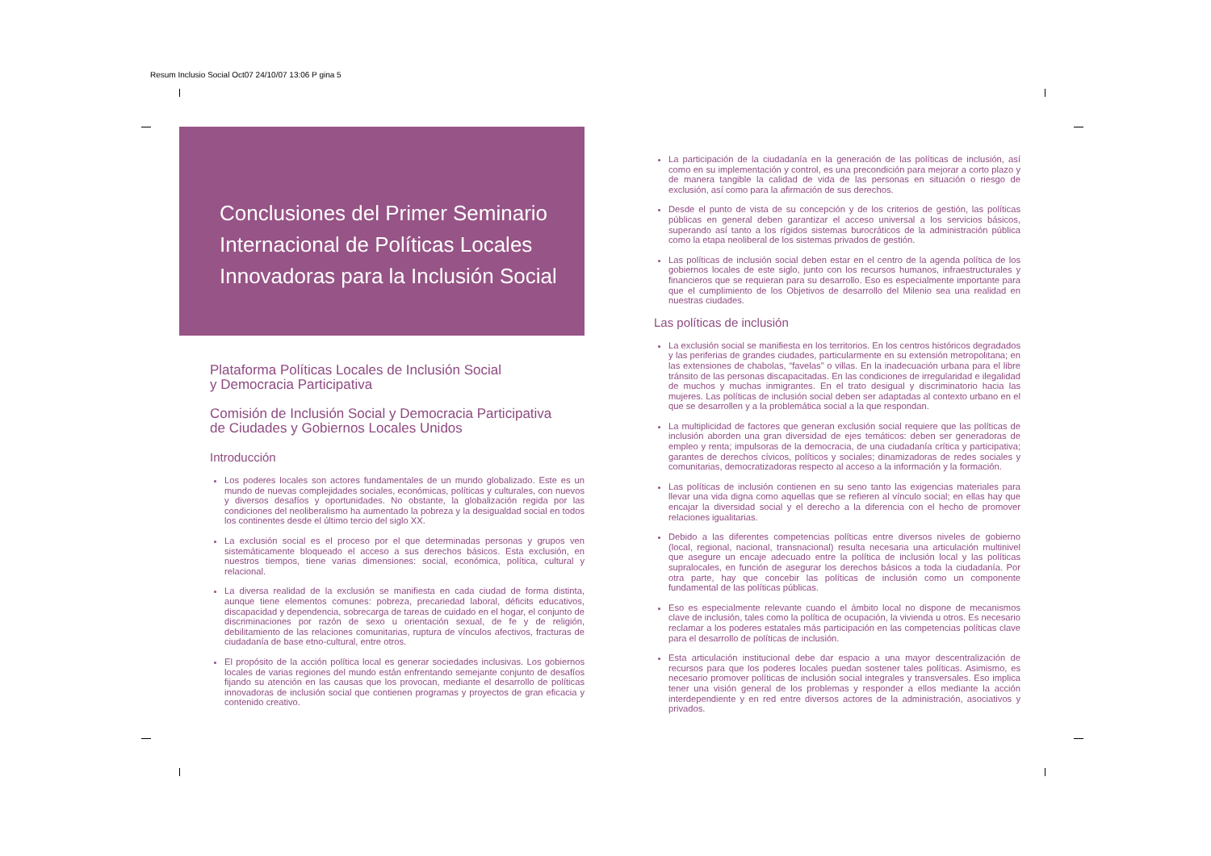Resum Inclusio Social Oct07 24/10/07 13:06 P gina 5
Conclusiones del Primer Seminario
Internacional de Políticas Locales
Innovadoras para la Inclusión Social
Plataforma Políticas Locales de Inclusión Social
y Democracia Participativa
Comisión de Inclusión Social y Democracia Participativa
de Ciudades y Gobiernos Locales Unidos
Introducción
Los poderes locales son actores fundamentales de un mundo globalizado. Este es un mundo de nuevas complejidades sociales, económicas, políticas y culturales, con nuevos y diversos desafíos y oportunidades. No obstante, la globalización regida por las condiciones del neoliberalismo ha aumentado la pobreza y la desigualdad social en todos los continentes desde el último tercio del siglo XX.
La exclusión social es el proceso por el que determinadas personas y grupos ven sistemáticamente bloqueado el acceso a sus derechos básicos. Esta exclusión, en nuestros tiempos, tiene varias dimensiones: social, económica, política, cultural y relacional.
La diversa realidad de la exclusión se manifiesta en cada ciudad de forma distinta, aunque tiene elementos comunes: pobreza, precariedad laboral, déficits educativos, discapacidad y dependencia, sobrecarga de tareas de cuidado en el hogar, el conjunto de discriminaciones por razón de sexo u orientación sexual, de fe y de religión, debilitamiento de las relaciones comunitarias, ruptura de vínculos afectivos, fracturas de ciudadanía de base etno-cultural, entre otros.
El propósito de la acción política local es generar sociedades inclusivas. Los gobiernos locales de varias regiones del mundo están enfrentando semejante conjunto de desafíos fijando su atención en las causas que los provocan, mediante el desarrollo de políticas innovadoras de inclusión social que contienen programas y proyectos de gran eficacia y contenido creativo.
La participación de la ciudadanía en la generación de las políticas de inclusión, así como en su implementación y control, es una precondición para mejorar a corto plazo y de manera tangible la calidad de vida de las personas en situación o riesgo de exclusión, así como para la afirmación de sus derechos.
Desde el punto de vista de su concepción y de los criterios de gestión, las políticas públicas en general deben garantizar el acceso universal a los servicios básicos, superando así tanto a los rígidos sistemas burocráticos de la administración pública como la etapa neoliberal de los sistemas privados de gestión.
Las políticas de inclusión social deben estar en el centro de la agenda política de los gobiernos locales de este siglo, junto con los recursos humanos, infraestructurales y financieros que se requieran para su desarrollo. Eso es especialmente importante para que el cumplimiento de los Objetivos de desarrollo del Milenio sea una realidad en nuestras ciudades.
Las políticas de inclusión
La exclusión social se manifiesta en los territorios. En los centros históricos degradados y las periferias de grandes ciudades, particularmente en su extensión metropolitana; en las extensiones de chabolas, “favelas” o villas. En la inadecuación urbana para el libre tránsito de las personas discapacitadas. En las condiciones de irregularidad e ilegalidad de muchos y muchas inmigrantes. En el trato desigual y discriminatorio hacia las mujeres. Las políticas de inclusión social deben ser adaptadas al contexto urbano en el que se desarrollen y a la problemática social a la que respondan.
La multiplicidad de factores que generan exclusión social requiere que las políticas de inclusión aborden una gran diversidad de ejes temáticos: deben ser generadoras de empleo y renta; impulsoras de la democracia, de una ciudadanía crítica y participativa; garantes de derechos cívicos, políticos y sociales; dinamizadoras de redes sociales y comunitarias, democratizadoras respecto al acceso a la información y la formación.
Las políticas de inclusión contienen en su seno tanto las exigencias materiales para llevar una vida digna como aquellas que se refieren al vínculo social; en ellas hay que encajar la diversidad social y el derecho a la diferencia con el hecho de promover relaciones igualitarias.
Debido a las diferentes competencias políticas entre diversos niveles de gobierno (local, regional, nacional, transnacional) resulta necesaria una articulación multinivel que asegure un encaje adecuado entre la política de inclusión local y las políticas supralocales, en función de asegurar los derechos básicos a toda la ciudadanía. Por otra parte, hay que concebir las políticas de inclusión como un componente fundamental de las políticas públicas.
Eso es especialmente relevante cuando el ámbito local no dispone de mecanismos clave de inclusión, tales como la política de ocupación, la vivienda u otros. Es necesario reclamar a los poderes estatales más participación en las competencias políticas clave para el desarrollo de políticas de inclusión.
Esta articulación institucional debe dar espacio a una mayor descentralización de recursos para que los poderes locales puedan sostener tales políticas. Asimismo, es necesario promover políticas de inclusión social integrales y transversales. Eso implica tener una visión general de los problemas y responder a ellos mediante la acción interdependiente y en red entre diversos actores de la administración, asociativos y privados.